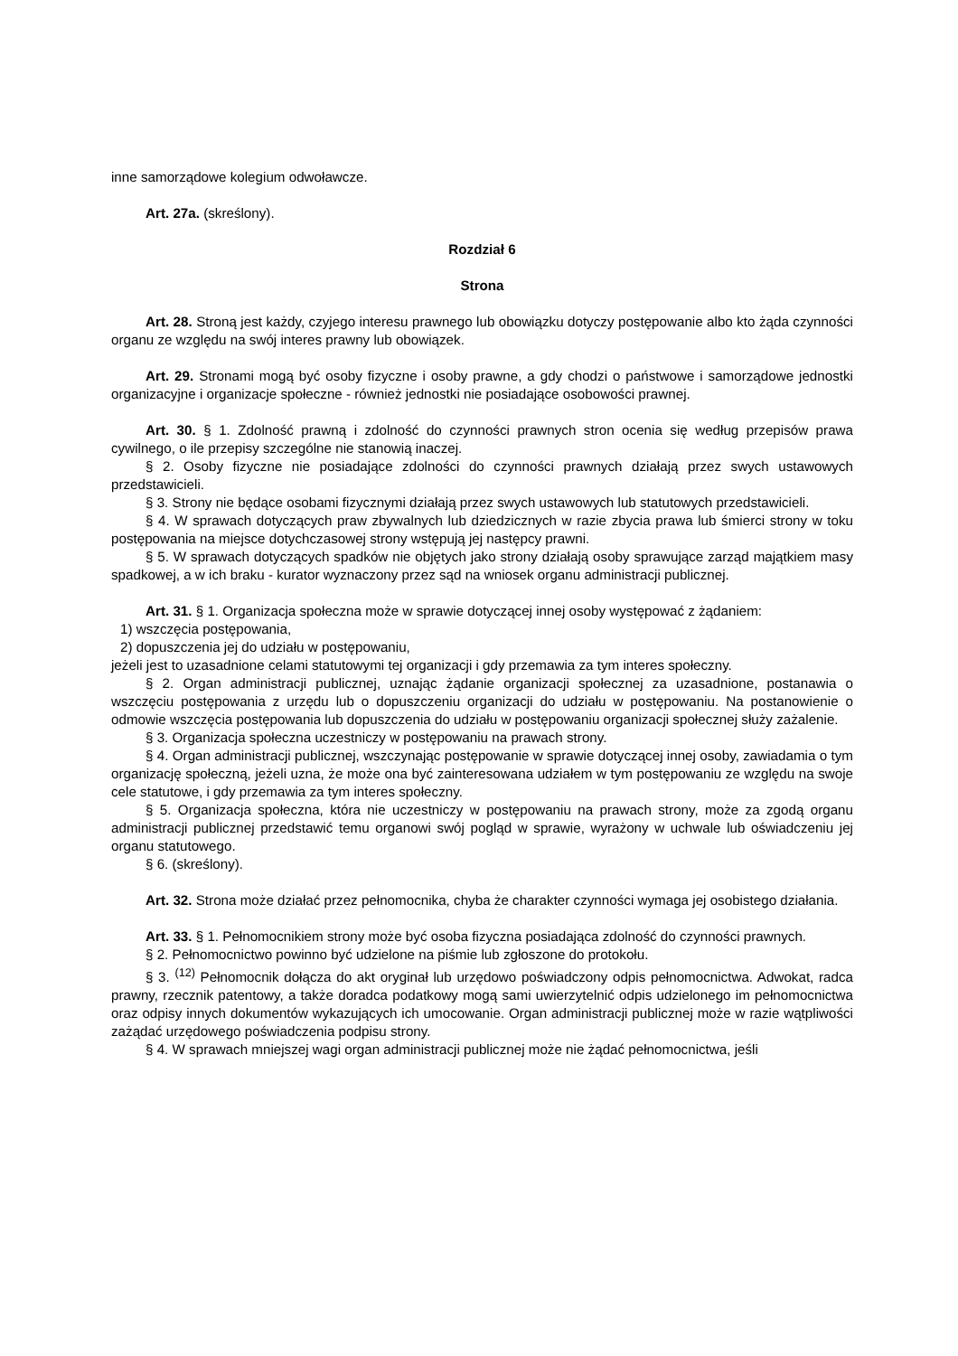inne samorządowe kolegium odwoławcze.
Art. 27a. (skreślony).
Rozdział 6
Strona
Art. 28. Stroną jest każdy, czyjego interesu prawnego lub obowiązku dotyczy postępowanie albo kto żąda czynności organu ze względu na swój interes prawny lub obowiązek.
Art. 29. Stronami mogą być osoby fizyczne i osoby prawne, a gdy chodzi o państwowe i samorządowe jednostki organizacyjne i organizacje społeczne - również jednostki nie posiadające osobowości prawnej.
Art. 30. § 1. Zdolność prawną i zdolność do czynności prawnych stron ocenia się według przepisów prawa cywilnego, o ile przepisy szczególne nie stanowią inaczej.
§ 2. Osoby fizyczne nie posiadające zdolności do czynności prawnych działają przez swych ustawowych przedstawicieli.
§ 3. Strony nie będące osobami fizycznymi działają przez swych ustawowych lub statutowych przedstawicieli.
§ 4. W sprawach dotyczących praw zbywalnych lub dziedzicznych w razie zbycia prawa lub śmierci strony w toku postępowania na miejsce dotychczasowej strony wstępują jej następcy prawni.
§ 5. W sprawach dotyczących spadków nie objętych jako strony działają osoby sprawujące zarząd majątkiem masy spadkowej, a w ich braku - kurator wyznaczony przez sąd na wniosek organu administracji publicznej.
Art. 31. § 1. Organizacja społeczna może w sprawie dotyczącej innej osoby występować z żądaniem:
1) wszczęcia postępowania,
2) dopuszczenia jej do udziału w postępowaniu,
jeżeli jest to uzasadnione celami statutowymi tej organizacji i gdy przemawia za tym interes społeczny.
§ 2. Organ administracji publicznej, uznając żądanie organizacji społecznej za uzasadnione, postanawia o wszczęciu postępowania z urzędu lub o dopuszczeniu organizacji do udziału w postępowaniu. Na postanowienie o odmowie wszczęcia postępowania lub dopuszczenia do udziału w postępowaniu organizacji społecznej służy zażalenie.
§ 3. Organizacja społeczna uczestniczy w postępowaniu na prawach strony.
§ 4. Organ administracji publicznej, wszczynając postępowanie w sprawie dotyczącej innej osoby, zawiadamia o tym organizację społeczną, jeżeli uzna, że może ona być zainteresowana udziałem w tym postępowaniu ze względu na swoje cele statutowe, i gdy przemawia za tym interes społeczny.
§ 5. Organizacja społeczna, która nie uczestniczy w postępowaniu na prawach strony, może za zgodą organu administracji publicznej przedstawić temu organowi swój pogląd w sprawie, wyrażony w uchwale lub oświadczeniu jej organu statutowego.
§ 6. (skreślony).
Art. 32. Strona może działać przez pełnomocnika, chyba że charakter czynności wymaga jej osobistego działania.
Art. 33. § 1. Pełnomocnikiem strony może być osoba fizyczna posiadająca zdolność do czynności prawnych.
§ 2. Pełnomocnictwo powinno być udzielone na piśmie lub zgłoszone do protokołu.
§ 3. <sup>(12)</sup> Pełnomocnik dołącza do akt oryginał lub urzędowo poświadczony odpis pełnomocnictwa. Adwokat, radca prawny, rzecznik patentowy, a także doradca podatkowy mogą sami uwierzytelnić odpis udzielonego im pełnomocnictwa oraz odpisy innych dokumentów wykazujących ich umocowanie. Organ administracji publicznej może w razie wątpliwości zażądać urzędowego poświadczenia podpisu strony.
§ 4. W sprawach mniejszej wagi organ administracji publicznej może nie żądać pełnomocnictwa, jeśli